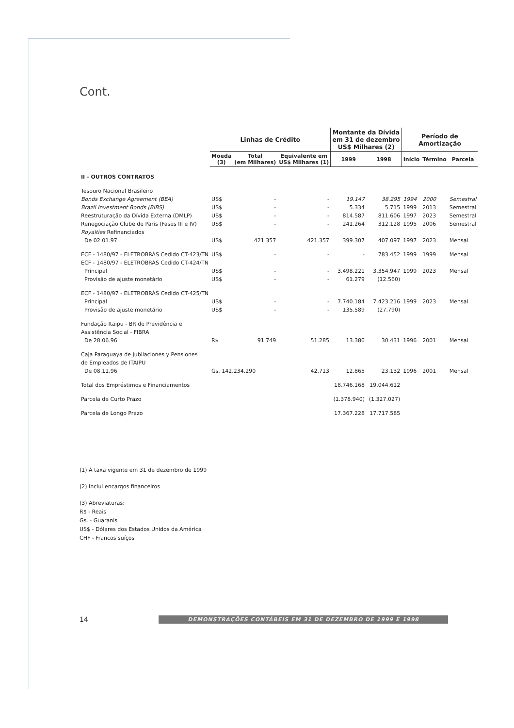Cont.
| | Linhas de Crédito | | | Montante da Dívida em 31 de dezembro US$ Milhares (2) | | Período de Amortização | | |
| --- | --- | --- | --- | --- | --- | --- | --- | --- |
| | Moeda (3) | Total (em Milhares) | Equivalente em US$ Milhares (1) | 1999 | 1998 | Início | Término | Parcela |
| II - OUTROS CONTRATOS | | | | | | | | |
| Tesouro Nacional Brasileiro | | | | | | | | |
| Bonds Exchange Agreement (BEA) | US$ | - | - | 19.147 | 38.295 | 1994 | 2000 | Semestral |
| Brazil Investment Bonds (BIBS) | US$ | - | - | 5.334 | 5.715 | 1999 | 2013 | Semestral |
| Reestruturação da Dívida Externa (DMLP) | US$ | - | - | 814.587 | 811.606 | 1997 | 2023 | Semestral |
| Renegociação Clube de Paris (Fases III e IV) | US$ | - | - | 241.264 | 312.128 | 1995 | 2006 | Semestral |
| Royalties Refinanciados | | | | | | | | |
| De 02.01.97 | US$ | 421.357 | 421.357 | 399.307 | 407.097 | 1997 | 2023 | Mensal |
| ECF - 1480/97 - ELETROBRÁS Cedido CT-423/TN | US$ | - | - | - | 783.452 | 1999 | 1999 | Mensal |
| ECF - 1480/97 - ELETROBRÁS Cedido CT-424/TN | | | | | | | | |
| Principal | US$ | - | - | 3.498.221 | 3.354.947 | 1999 | 2023 | Mensal |
| Provisão de ajuste monetário | US$ | - | - | 61.279 | (12.560) | | | |
| ECF - 1480/97 - ELETROBRÁS Cedido CT-425/TN | | | | | | | | |
| Principal | US$ | - | - | 7.740.184 | 7.423.216 | 1999 | 2023 | Mensal |
| Provisão de ajuste monetário | US$ | - | - | 135.589 | (27.790) | | | |
| Fundação Itaipu - BR de Previdência e | | | | | | | | |
| Assistência Social - FIBRA | | | | | | | | |
| De 28.06.96 | R$ | 91.749 | 51.285 | 13.380 | 30.431 | 1996 | 2001 | Mensal |
| Caja Paraguaya de Jubilaciones y Pensiones | | | | | | | | |
| de Empleados de ITAIPU | | | | | | | | |
| De 08.11.96 | Gs. 142.234.290 | | 42.713 | 12.865 | 23.132 | 1996 | 2001 | Mensal |
| Total dos Empréstimos e Financiamentos | | | | 18.746.168 | 19.044.612 | | | |
| Parcela de Curto Prazo | | | | (1.378.940) | (1.327.027) | | | |
| Parcela de Longo Prazo | | | | 17.367.228 | 17.717.585 | | | |
(1) À taxa vigente em 31 de dezembro de 1999
(2) Inclui encargos financeiros
(3) Abreviaturas:
R$ - Reais
Gs. - Guaranis
US$ - Dólares dos Estados Unidos da América
CHF - Francos suíços
14 DEMONSTRAÇÕES CONTÁBEIS EM 31 DE DEZEMBRO DE 1999 E 1998